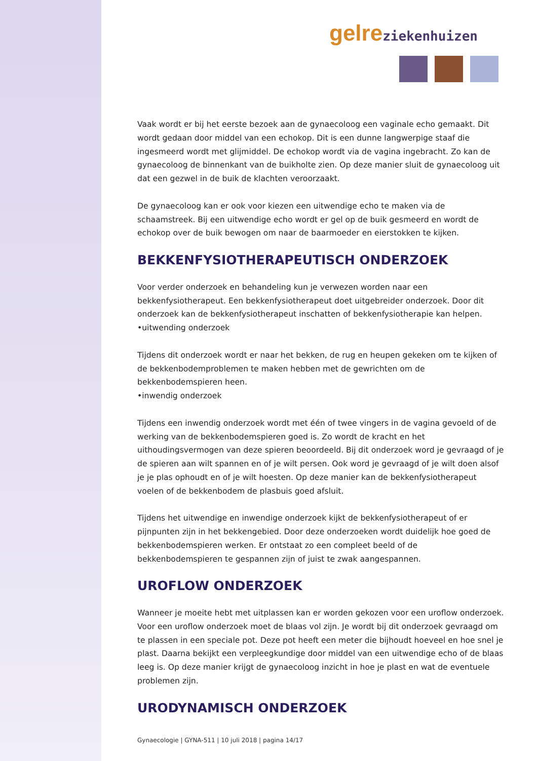gelre ziekenhuizen
Vaak wordt er bij het eerste bezoek aan de gynaecoloog een vaginale echo gemaakt. Dit wordt gedaan door middel van een echokop. Dit is een dunne langwerpige staaf die ingesmeerd wordt met glijmiddel. De echokop wordt via de vagina ingebracht. Zo kan de gynaecoloog de binnenkant van de buikholte zien. Op deze manier sluit de gynaecoloog uit dat een gezwel in de buik de klachten veroorzaakt.
De gynaecoloog kan er ook voor kiezen een uitwendige echo te maken via de schaamstreek. Bij een uitwendige echo wordt er gel op de buik gesmeerd en wordt de echokop over de buik bewogen om naar de baarmoeder en eierstokken te kijken.
BEKKENFYSIOTHERAPEUTISCH ONDERZOEK
Voor verder onderzoek en behandeling kun je verwezen worden naar een bekkenfysiotherapeut. Een bekkenfysiotherapeut doet uitgebreider onderzoek. Door dit onderzoek kan de bekkenfysiotherapeut inschatten of bekkenfysiotherapie kan helpen.
•uitwending onderzoek
Tijdens dit onderzoek wordt er naar het bekken, de rug en heupen gekeken om te kijken of de bekkenbodemproblemen te maken hebben met de gewrichten om de bekkenbodemspieren heen.
•inwendig onderzoek
Tijdens een inwendig onderzoek wordt met één of twee vingers in de vagina gevoeld of de werking van de bekkenbodemspieren goed is. Zo wordt de kracht en het uithoudingsvermogen van deze spieren beoordeeld. Bij dit onderzoek word je gevraagd of je de spieren aan wilt spannen en of je wilt persen. Ook word je gevraagd of je wilt doen alsof je je plas ophoudt en of je wilt hoesten. Op deze manier kan de bekkenfysiotherapeut voelen of de bekkenbodem de plasbuis goed afsluit.
Tijdens het uitwendige en inwendige onderzoek kijkt de bekkenfysiotherapeut of er pijnpunten zijn in het bekkengebied. Door deze onderzoeken wordt duidelijk hoe goed de bekkenbodemspieren werken. Er ontstaat zo een compleet beeld of de bekkenbodemspieren te gespannen zijn of juist te zwak aangespannen.
UROFLOW ONDERZOEK
Wanneer je moeite hebt met uitplassen kan er worden gekozen voor een uroflow onderzoek. Voor een uroflow onderzoek moet de blaas vol zijn. Je wordt bij dit onderzoek gevraagd om te plassen in een speciale pot. Deze pot heeft een meter die bijhoudt hoeveel en hoe snel je plast. Daarna bekijkt een verpleegkundige door middel van een uitwendige echo of de blaas leeg is. Op deze manier krijgt de gynaecoloog inzicht in hoe je plast en wat de eventuele problemen zijn.
URODYNAMISCH ONDERZOEK
Gynaecologie | GYNA-511 | 10 juli 2018 | pagina 14/17